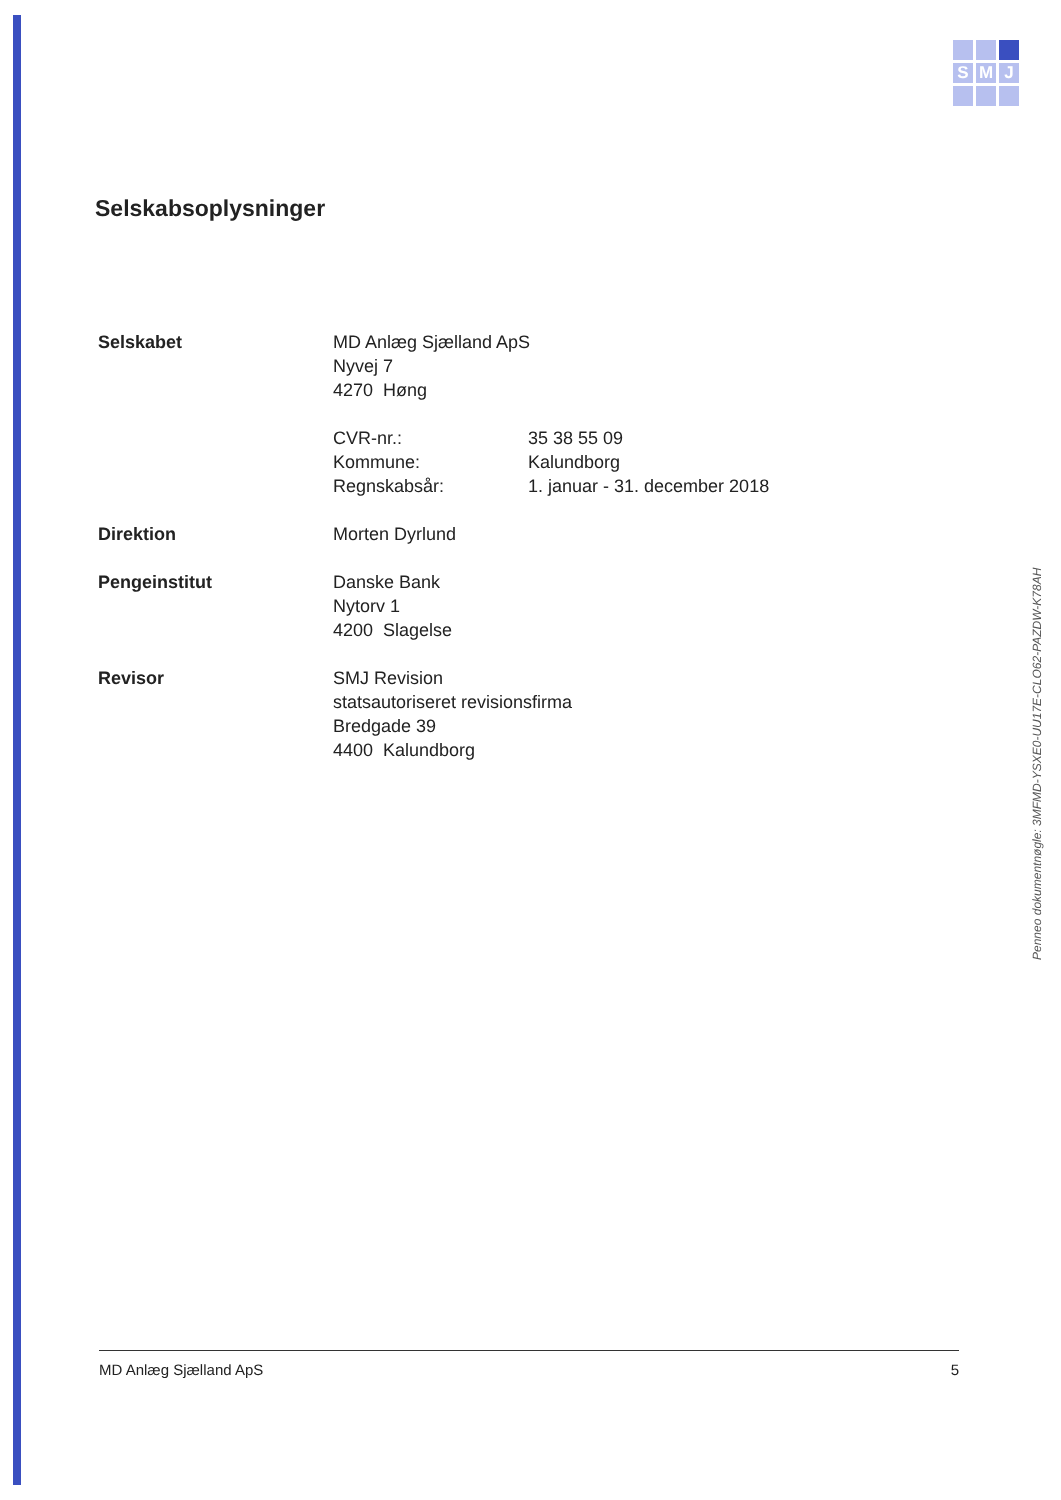S
M
J
Selskabsoplysninger
Selskabet MD Anlæg Sjælland ApS
Nyvej 7
4270 Høng
CVR-nr.: 35 38 55 09
Kommune: Kalundborg
Regnskabsår: 1. januar - 31. december 2018
Direktion Morten Dyrlund
Pengeinstitut Danske Bank
Nytorv 1
4200 Slagelse
Revisor SMJ Revision
statsautoriseret revisionsfirma
Bredgade 39
4400 Kalundborg
Penneo dokumentnøgle: 3MFMD-YSXE0-UU17E-CLO62-PAZDW-K78AH
MD Anlæg Sjælland ApS 5